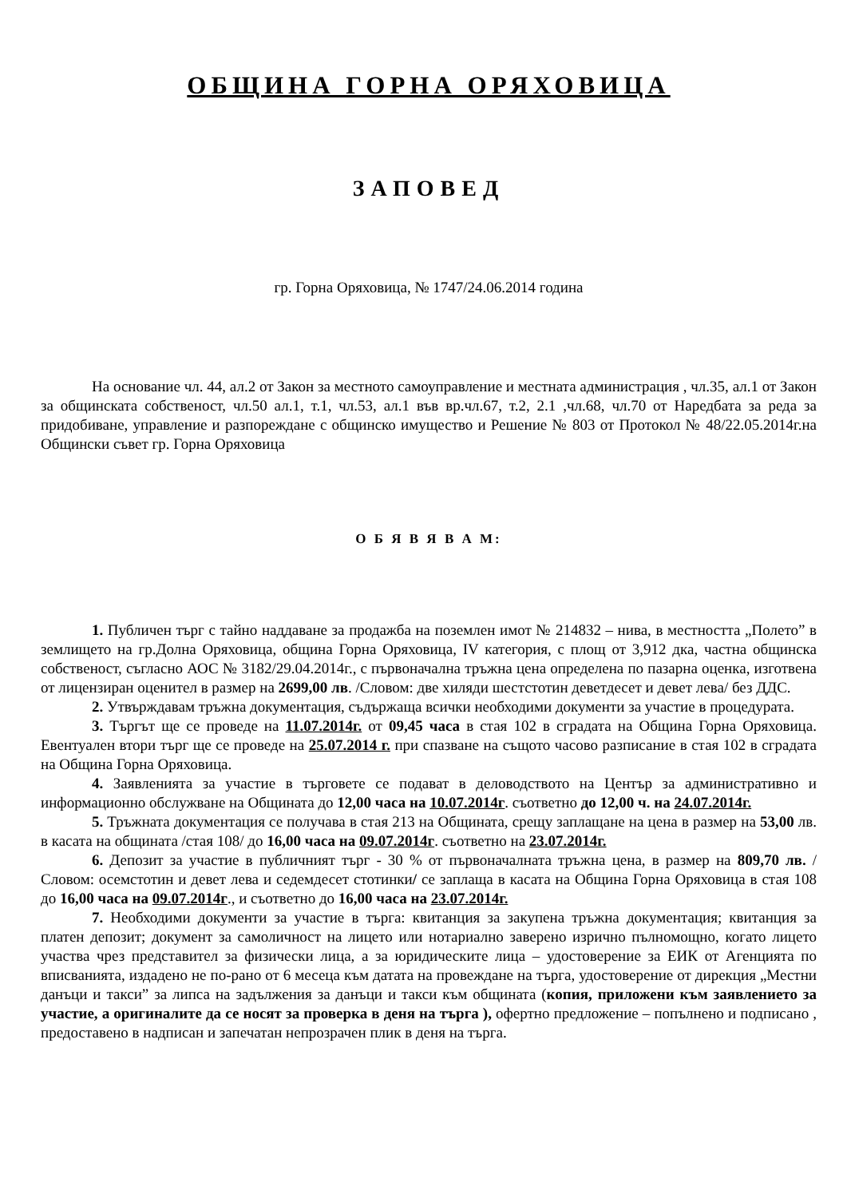ОБЩИНА ГОРНА ОРЯХОВИЦА
ЗАПОВЕД
гр. Горна Оряховица, № 1747/24.06.2014 година
На основание чл. 44, ал.2 от Закон за местното самоуправление и местната администрация , чл.35, ал.1 от Закон за общинската собственост, чл.50 ал.1, т.1, чл.53, ал.1 във вр.чл.67, т.2, 2.1 ,чл.68, чл.70 от Наредбата за реда за придобиване, управление и разпореждане с общинско имущество и Решение № 803 от Протокол № 48/22.05.2014г.на Общински съвет гр. Горна Оряховица
О Б Я В Я В А М:
1. Публичен търг с тайно наддаване за продажба на поземлен имот № 214832 – нива, в местността „Полето” в землището на гр.Долна Оряховица, община Горна Оряховица, IV категория, с площ от 3,912 дка, частна общинска собственост, съгласно АОС № 3182/29.04.2014г., с първоначална тръжна цена определена по пазарна оценка, изготвена от лицензиран оценител в размер на 2699,00 лв. /Словом: две хиляди шестстотин деветдесет и девет лева/ без ДДС.
2. Утвърждавам тръжна документация, съдържаща всички необходими документи за участие в процедурата.
3. Търгът ще се проведе на 11.07.2014г. от 09,45 часа в стая 102 в сградата на Община Горна Оряховица. Евентуален втори търг ще се проведе на 25.07.2014 г. при спазване на същото часово разписание в стая 102 в сградата на Община Горна Оряховица.
4. Заявленията за участие в търговете се подават в деловодството на Център за административно и информационно обслужване на Общината до 12,00 часа на 10.07.2014г. съответно до 12,00 ч. на 24.07.2014г.
5. Тръжната документация се получава в стая 213 на Общината, срещу заплащане на цена в размер на 53,00 лв. в касата на общината /стая 108/ до 16,00 часа на 09.07.2014г. съответно на 23.07.2014г.
6. Депозит за участие в публичният търг - 30 % от първоначалната тръжна цена, в размер на 809,70 лв. /Словом: осемстотин и девет лева и седемдесет стотинки/ се заплаща в касата на Община Горна Оряховица в стая 108 до 16,00 часа на 09.07.2014г., и съответно до 16,00 часа на 23.07.2014г.
7. Необходими документи за участие в търга: квитанция за закупена тръжна документация; квитанция за платен депозит; документ за самоличност на лицето или нотариално заверено изрично пълномощно, когато лицето участва чрез представител за физически лица, а за юридическите лица – удостоверение за ЕИК от Агенцията по вписванията, издадено не по-рано от 6 месеца към датата на провеждане на търга, удостоверение от дирекция „Местни данъци и такси” за липса на задължения за данъци и такси към общината (копия, приложени към заявлението за участие, а оригиналите да се носят за проверка в деня на търга ), офертно предложение – попълнено и подписано , предоставено в надписан и запечатан непрозрачен плик в деня на търга.